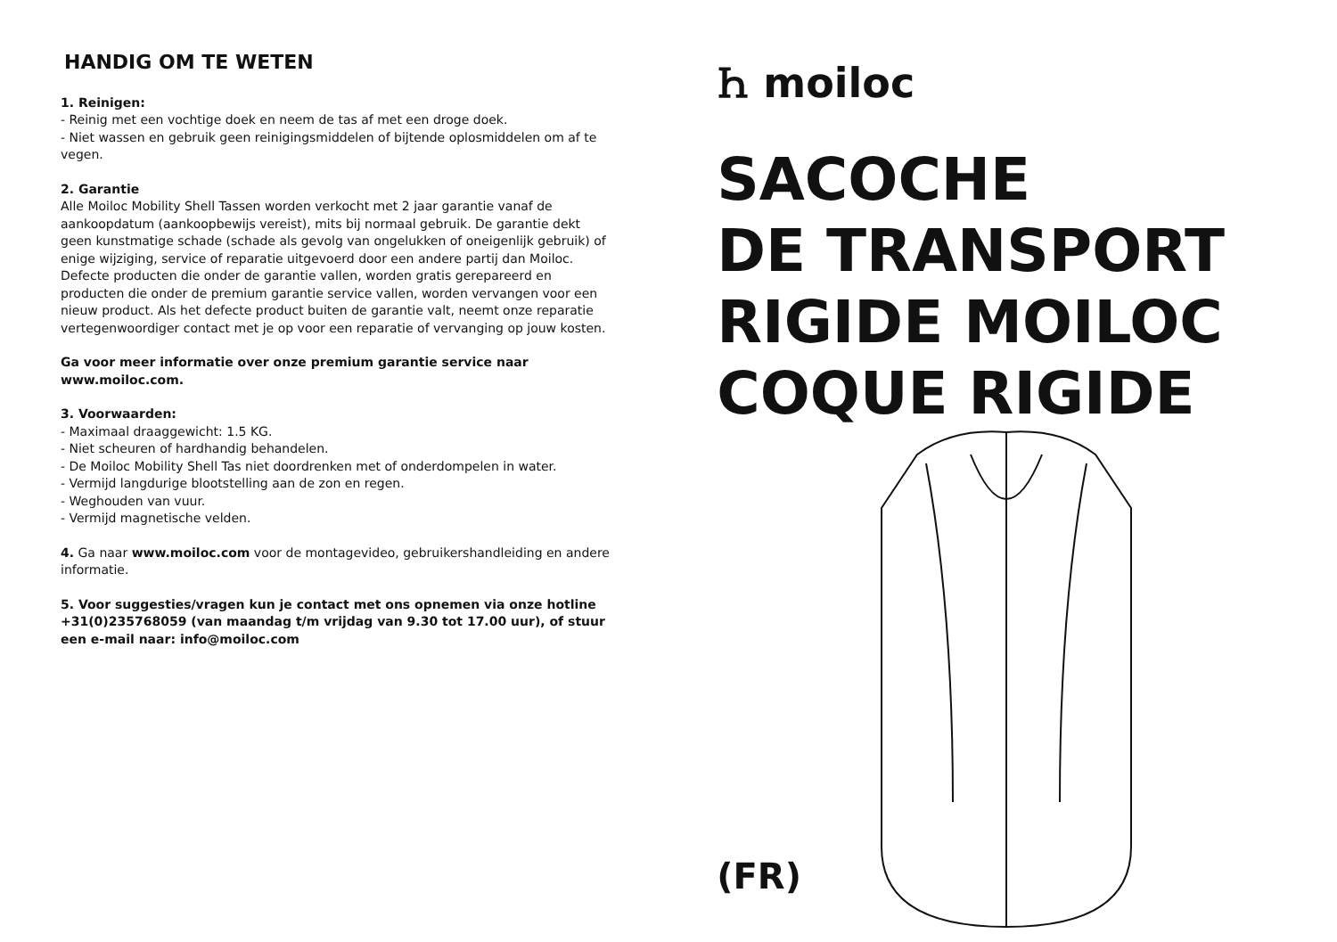HANDIG OM TE WETEN
1. Reinigen:
- Reinig met een vochtige doek en neem de tas af met een droge doek.
- Niet wassen en gebruik geen reinigingsmiddelen of bijtende oplosmiddelen om af te vegen.
2. Garantie
Alle Moiloc Mobility Shell Tassen worden verkocht met 2 jaar garantie vanaf de aankoopdatum (aankoopbewijs vereist), mits bij normaal gebruik. De garantie dekt geen kunstmatige schade (schade als gevolg van ongelukken of oneigenlijk gebruik) of enige wijziging, service of reparatie uitgevoerd door een andere partij dan Moiloc. Defecte producten die onder de garantie vallen, worden gratis gerepareerd en producten die onder de premium garantie service vallen, worden vervangen voor een nieuw product. Als het defecte product buiten de garantie valt, neemt onze reparatie vertegenwoordiger contact met je op voor een reparatie of vervanging op jouw kosten.
Ga voor meer informatie over onze premium garantie service naar www.moiloc.com.
3. Voorwaarden:
- Maximaal draaggewicht: 1.5 KG.
- Niet scheuren of hardhandig behandelen.
- De Moiloc Mobility Shell Tas niet doordrenken met of onderdompelen in water.
- Vermijd langdurige blootstelling aan de zon en regen.
- Weghouden van vuur.
- Vermijd magnetische velden.
4. Ga naar www.moiloc.com voor de montagevideo, gebruikershandleiding en andere informatie.
5. Voor suggesties/vragen kun je contact met ons opnemen via onze hotline +31(0)235768059 (van maandag t/m vrijdag van 9.30 tot 17.00 uur), of stuur een e-mail naar: info@moiloc.com
Ꮒ moiloc
SACOCHE
DE TRANSPORT
RIGIDE MOILOC
COQUE RIGIDE
(FR)